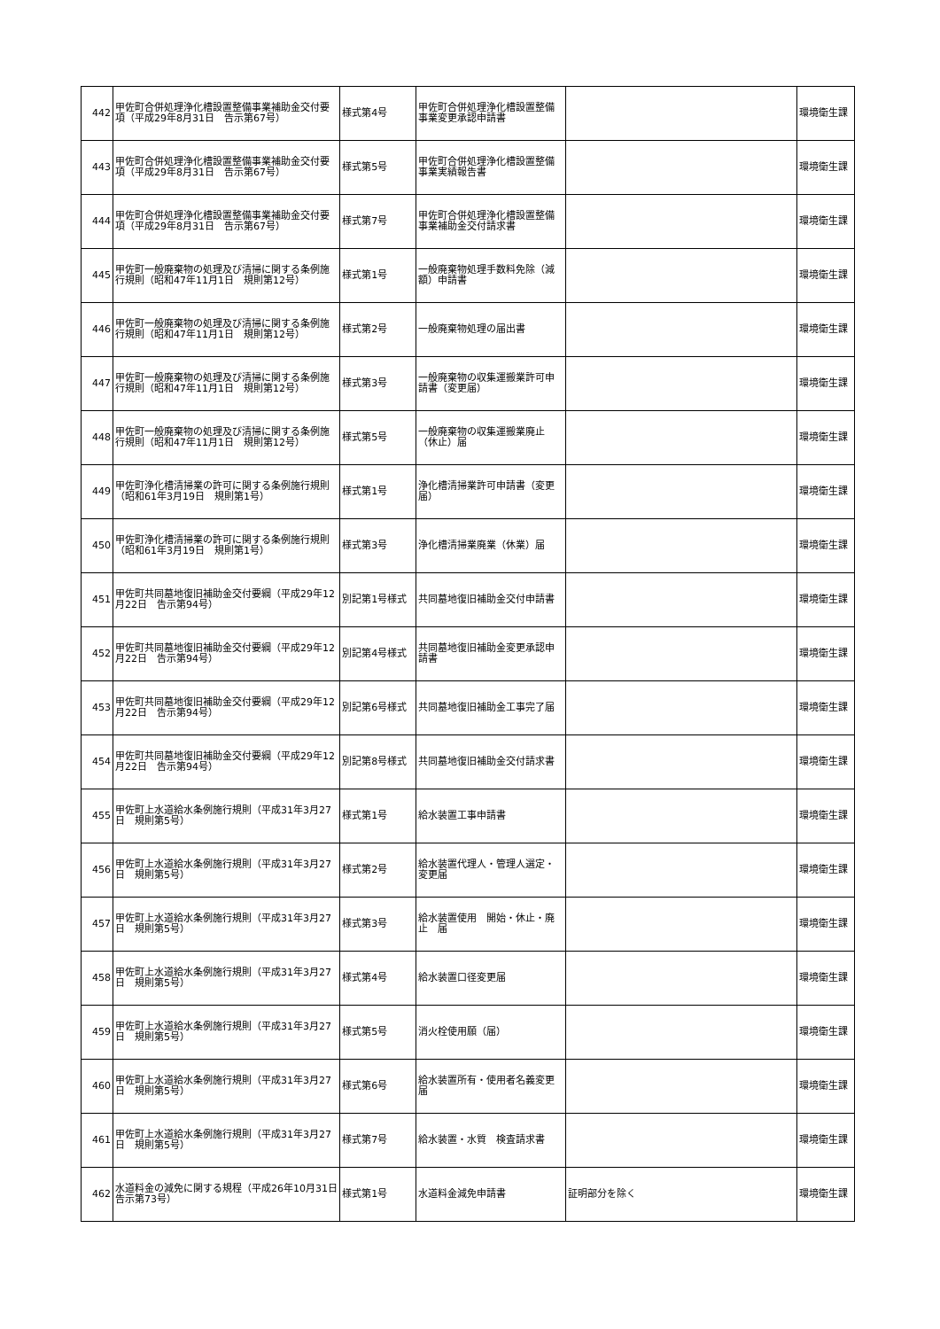| 442 | 甲佐町合併処理浄化槽設置整備事業補助金交付要項（平成29年8月31日 告示第67号） | 様式第4号 | 甲佐町合併処理浄化槽設置整備事業変更承認申請書 | | 環境衛生課 |
| 443 | 甲佐町合併処理浄化槽設置整備事業補助金交付要項（平成29年8月31日 告示第67号） | 様式第5号 | 甲佐町合併処理浄化槽設置整備事業実績報告書 | | 環境衛生課 |
| 444 | 甲佐町合併処理浄化槽設置整備事業補助金交付要項（平成29年8月31日 告示第67号） | 様式第7号 | 甲佐町合併処理浄化槽設置整備事業補助金交付請求書 | | 環境衛生課 |
| 445 | 甲佐町一般廃棄物の処理及び清掃に関する条例施行規則（昭和47年11月1日 規則第12号） | 様式第1号 | 一般廃棄物処理手数料免除（減額）申請書 | | 環境衛生課 |
| 446 | 甲佐町一般廃棄物の処理及び清掃に関する条例施行規則（昭和47年11月1日 規則第12号） | 様式第2号 | 一般廃棄物処理の届出書 | | 環境衛生課 |
| 447 | 甲佐町一般廃棄物の処理及び清掃に関する条例施行規則（昭和47年11月1日 規則第12号） | 様式第3号 | 一般廃棄物の収集運搬業許可申請書（変更届） | | 環境衛生課 |
| 448 | 甲佐町一般廃棄物の処理及び清掃に関する条例施行規則（昭和47年11月1日 規則第12号） | 様式第5号 | 一般廃棄物の収集運搬業廃止（休止）届 | | 環境衛生課 |
| 449 | 甲佐町浄化槽清掃業の許可に関する条例施行規則（昭和61年3月19日 規則第1号） | 様式第1号 | 浄化槽清掃業許可申請書（変更届） | | 環境衛生課 |
| 450 | 甲佐町浄化槽清掃業の許可に関する条例施行規則（昭和61年3月19日 規則第1号） | 様式第3号 | 浄化槽清掃業廃業（休業）届 | | 環境衛生課 |
| 451 | 甲佐町共同墓地復旧補助金交付要綱（平成29年12月22日 告示第94号） | 別記第1号様式 | 共同墓地復旧補助金交付申請書 | | 環境衛生課 |
| 452 | 甲佐町共同墓地復旧補助金交付要綱（平成29年12月22日 告示第94号） | 別記第4号様式 | 共同墓地復旧補助金変更承認申請書 | | 環境衛生課 |
| 453 | 甲佐町共同墓地復旧補助金交付要綱（平成29年12月22日 告示第94号） | 別記第6号様式 | 共同墓地復旧補助金工事完了届 | | 環境衛生課 |
| 454 | 甲佐町共同墓地復旧補助金交付要綱（平成29年12月22日 告示第94号） | 別記第8号様式 | 共同墓地復旧補助金交付請求書 | | 環境衛生課 |
| 455 | 甲佐町上水道給水条例施行規則（平成31年3月27日 規則第5号） | 様式第1号 | 給水装置工事申請書 | | 環境衛生課 |
| 456 | 甲佐町上水道給水条例施行規則（平成31年3月27日 規則第5号） | 様式第2号 | 給水装置代理人・管理人選定・変更届 | | 環境衛生課 |
| 457 | 甲佐町上水道給水条例施行規則（平成31年3月27日 規則第5号） | 様式第3号 | 給水装置使用 開始・休止・廃止 届 | | 環境衛生課 |
| 458 | 甲佐町上水道給水条例施行規則（平成31年3月27日 規則第5号） | 様式第4号 | 給水装置口径変更届 | | 環境衛生課 |
| 459 | 甲佐町上水道給水条例施行規則（平成31年3月27日 規則第5号） | 様式第5号 | 消火栓使用願（届） | | 環境衛生課 |
| 460 | 甲佐町上水道給水条例施行規則（平成31年3月27日 規則第5号） | 様式第6号 | 給水装置所有・使用者名義変更届 | | 環境衛生課 |
| 461 | 甲佐町上水道給水条例施行規則（平成31年3月27日 規則第5号） | 様式第7号 | 給水装置・水質 検査請求書 | | 環境衛生課 |
| 462 | 水道料金の減免に関する規程（平成26年10月31日 告示第73号） | 様式第1号 | 水道料金減免申請書 | 証明部分を除く | 環境衛生課 |